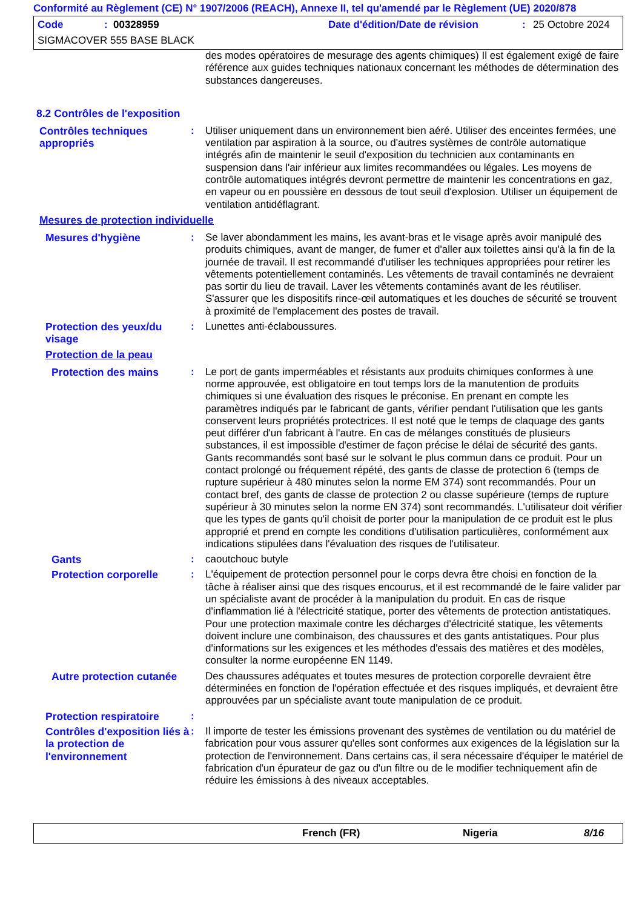Conformité au Règlement (CE) N° 1907/2006 (REACH), Annexe II, tel qu'amendé par le Règlement (UE) 2020/878
Code: 00328959 Date d'édition/Date de révision: 25 Octobre 2024
SIGMACOVER 555 BASE BLACK
des modes opératoires de mesurage des agents chimiques) Il est également exigé de faire référence aux guides techniques nationaux concernant les méthodes de détermination des substances dangereuses.
8.2 Contrôles de l'exposition
Contrôles techniques appropriés
: Utiliser uniquement dans un environnement bien aéré. Utiliser des enceintes fermées, une ventilation par aspiration à la source, ou d'autres systèmes de contrôle automatique intégrés afin de maintenir le seuil d'exposition du technicien aux contaminants en suspension dans l'air inférieur aux limites recommandées ou légales. Les moyens de contrôle automatiques intégrés devront permettre de maintenir les concentrations en gaz, en vapeur ou en poussière en dessous de tout seuil d'explosion. Utiliser un équipement de ventilation antidéflagrant.
Mesures de protection individuelle
Mesures d'hygiène : Se laver abondamment les mains, les avant-bras et le visage après avoir manipulé des produits chimiques, avant de manger, de fumer et d'aller aux toilettes ainsi qu'à la fin de la journée de travail. Il est recommandé d'utiliser les techniques appropriées pour retirer les vêtements potentiellement contaminés. Les vêtements de travail contaminés ne devraient pas sortir du lieu de travail. Laver les vêtements contaminés avant de les réutiliser. S'assurer que les dispositifs rince-œil automatiques et les douches de sécurité se trouvent à proximité de l'emplacement des postes de travail.
Protection des yeux/du visage
: Lunettes anti-éclaboussures.
Protection de la peau
Protection des mains : Le port de gants imperméables et résistants aux produits chimiques conformes à une norme approuvée, est obligatoire en tout temps lors de la manutention de produits chimiques si une évaluation des risques le préconise. En prenant en compte les paramètres indiqués par le fabricant de gants, vérifier pendant l'utilisation que les gants conservent leurs propriétés protectrices. Il est noté que le temps de claquage des gants peut différer d'un fabricant à l'autre. En cas de mélanges constitués de plusieurs substances, il est impossible d'estimer de façon précise le délai de sécurité des gants. Gants recommandés sont basé sur le solvant le plus commun dans ce produit. Pour un contact prolongé ou fréquement répété, des gants de classe de protection 6 (temps de rupture supérieur à 480 minutes selon la norme EM 374) sont recommandés. Pour un contact bref, des gants de classe de protection 2 ou classe supérieure (temps de rupture supérieur à 30 minutes selon la norme EN 374) sont recommandés. L'utilisateur doit vérifier que les types de gants qu'il choisit de porter pour la manipulation de ce produit est le plus approprié et prend en compte les conditions d'utilisation particulières, conformément aux indications stipulées dans l'évaluation des risques de l'utilisateur.
Gants : caoutchouc butyle
Protection corporelle : L'équipement de protection personnel pour le corps devra être choisi en fonction de la tâche à réaliser ainsi que des risques encourus, et il est recommandé de le faire valider par un spécialiste avant de procéder à la manipulation du produit. En cas de risque d'inflammation lié à l'électricité statique, porter des vêtements de protection antistatiques. Pour une protection maximale contre les décharges d'électricité statique, les vêtements doivent inclure une combinaison, des chaussures et des gants antistatiques. Pour plus d'informations sur les exigences et les méthodes d'essais des matières et des modèles, consulter la norme européenne EN 1149.
Autre protection cutanée Des chaussures adéquates et toutes mesures de protection corporelle devraient être déterminées en fonction de l'opération effectuée et des risques impliqués, et devraient être approuvées par un spécialiste avant toute manipulation de ce produit.
Protection respiratoire :
Contrôles d'exposition liés à la protection de l'environnement
: Il importe de tester les émissions provenant des systèmes de ventilation ou du matériel de fabrication pour vous assurer qu'elles sont conformes aux exigences de la législation sur la protection de l'environnement. Dans certains cas, il sera nécessaire d'équiper le matériel de fabrication d'un épurateur de gaz ou d'un filtre ou de le modifier techniquement afin de réduire les émissions à des niveaux acceptables.
French (FR) Nigeria 8/16